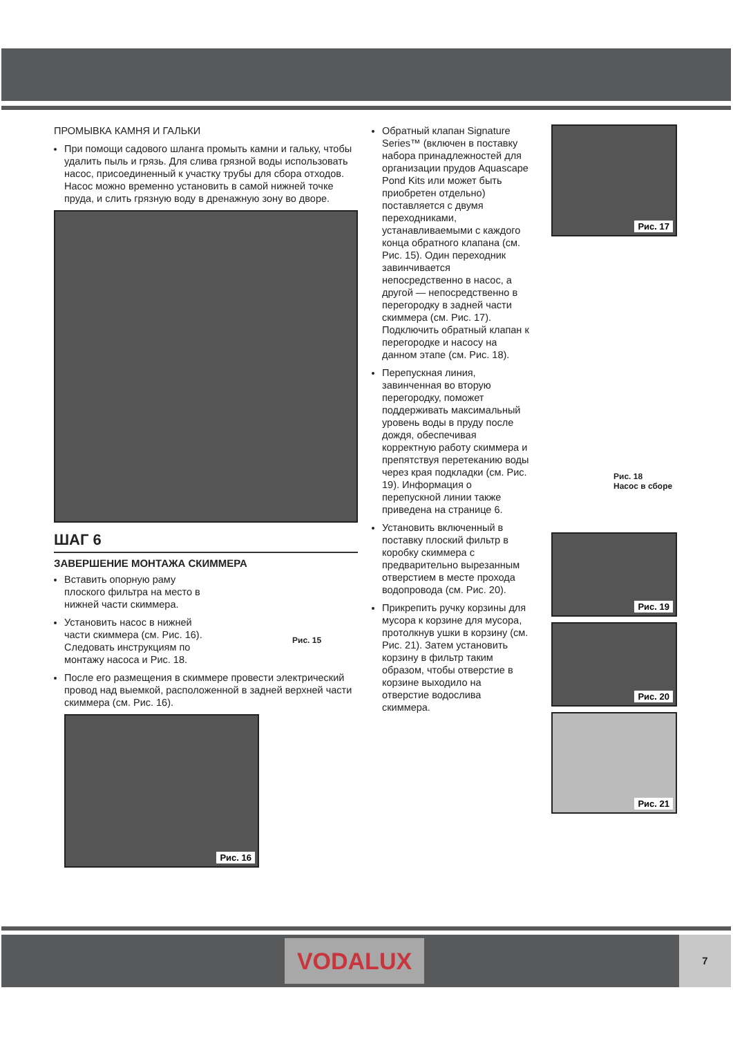ПРОМЫВКА КАМНЯ И ГАЛЬКИ
При помощи садового шланга промыть камни и гальку, чтобы удалить пыль и грязь. Для слива грязной воды использовать насос, присоединенный к участку трубы для сбора отходов. Насос можно временно установить в самой нижней точке пруда, и слить грязную воду в дренажную зону во дворе.
ШАГ 6
ЗАВЕРШЕНИЕ МОНТАЖА СКИММЕРА
Вставить опорную раму плоского фильтра на место в нижней части скиммера.
Установить насос в нижней части скиммера (см. Рис. 16). Следовать инструкциям по монтажу насоса и Рис. 18.
Рис. 15
После его размещения в скиммере провести электрический провод над выемкой, расположенной в задней верхней части скиммера (см. Рис. 16).
Рис. 16
Обратный клапан Signature Series™ (включен в поставку набора принадлежностей для организации прудов Aquascape Pond Kits или может быть приобретен отдельно) поставляется с двумя переходниками, устанавливаемыми с каждого конца обратного клапана (см. Рис. 15). Один переходник завинчивается непосредственно в насос, а другой — непосредственно в перегородку в задней части скиммера (см. Рис. 17). Подключить обратный клапан к перегородке и насосу на данном этапе (см. Рис. 18).
Перепускная линия, завинченная во вторую перегородку, поможет поддерживать максимальный уровень воды в пруду после дождя, обеспечивая корректную работу скиммера и препятствуя перетеканию воды через края подкладки (см. Рис. 19). Информация о перепускной линии также приведена на странице 6.
Установить включенный в поставку плоский фильтр в коробку скиммера с предварительно вырезанным отверстием в месте прохода водопровода (см. Рис. 20).
Прикрепить ручку корзины для мусора к корзине для мусора, протолкнув ушки в корзину (см. Рис. 21). Затем установить корзину в фильтр таким образом, чтобы отверстие в корзине выходило на отверстие водослива скиммера.
Рис. 17
Рис. 18
Насос в сборе
Рис. 19
Рис. 20
Рис. 21
VODALUX 7